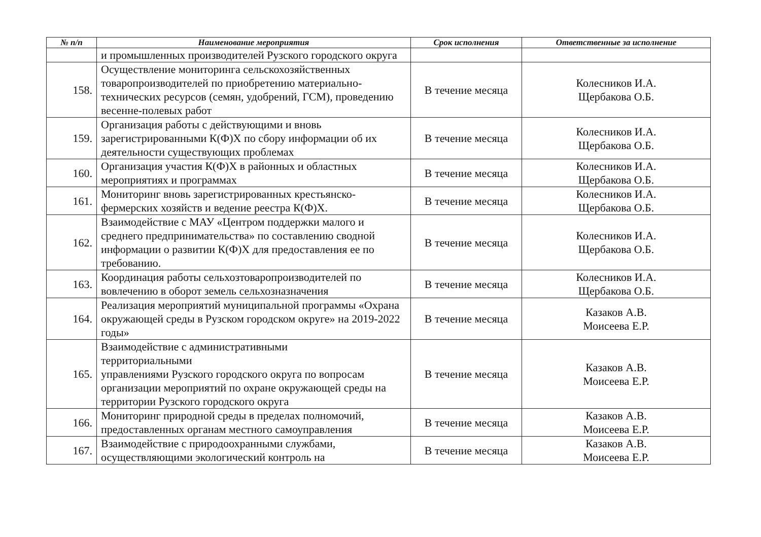| № п/п | Наименование мероприятия | Срок исполнения | Ответственные за исполнение |
| --- | --- | --- | --- |
| | и промышленных производителей Рузского городского округа | | |
| 158. | Осуществление мониторинга сельскохозяйственных товаропроизводителей по приобретению материально-технических ресурсов (семян, удобрений, ГСМ), проведению весенне-полевых работ | В течение месяца | Колесников И.А. Щербакова О.Б. |
| 159. | Организация работы с действующими и вновь зарегистрированными К(Ф)Х по сбору информации об их деятельности существующих проблемах | В течение месяца | Колесников И.А. Щербакова О.Б. |
| 160. | Организация участия К(Ф)Х в районных и областных мероприятиях и программах | В течение месяца | Колесников И.А. Щербакова О.Б. |
| 161. | Мониторинг вновь зарегистрированных крестьянско-фермерских хозяйств и ведение реестра К(Ф)Х. | В течение месяца | Колесников И.А. Щербакова О.Б. |
| 162. | Взаимодействие с МАУ «Центром поддержки малого и среднего предпринимательства» по составлению сводной информации о развитии К(Ф)Х для предоставления ее по требованию. | В течение месяца | Колесников И.А. Щербакова О.Б. |
| 163. | Координация работы сельхозтоваропроизводителей по вовлечению в оборот земель сельхозназначения | В течение месяца | Колесников И.А. Щербакова О.Б. |
| 164. | Реализация мероприятий муниципальной программы «Охрана окружающей среды в Рузском городском округе» на 2019-2022 годы» | В течение месяца | Казаков А.В. Моисеева Е.Р. |
| 165. | Взаимодействие с административными территориальными управлениями Рузского городского округа по вопросам организации мероприятий по охране окружающей среды на территории Рузского городского округа | В течение месяца | Казаков А.В. Моисеева Е.Р. |
| 166. | Мониторинг природной среды в пределах полномочий, предоставленных органам местного самоуправления | В течение месяца | Казаков А.В. Моисеева Е.Р. |
| 167. | Взаимодействие с природоохранными службами, осуществляющими экологический контроль на | В течение месяца | Казаков А.В. Моисеева Е.Р. |